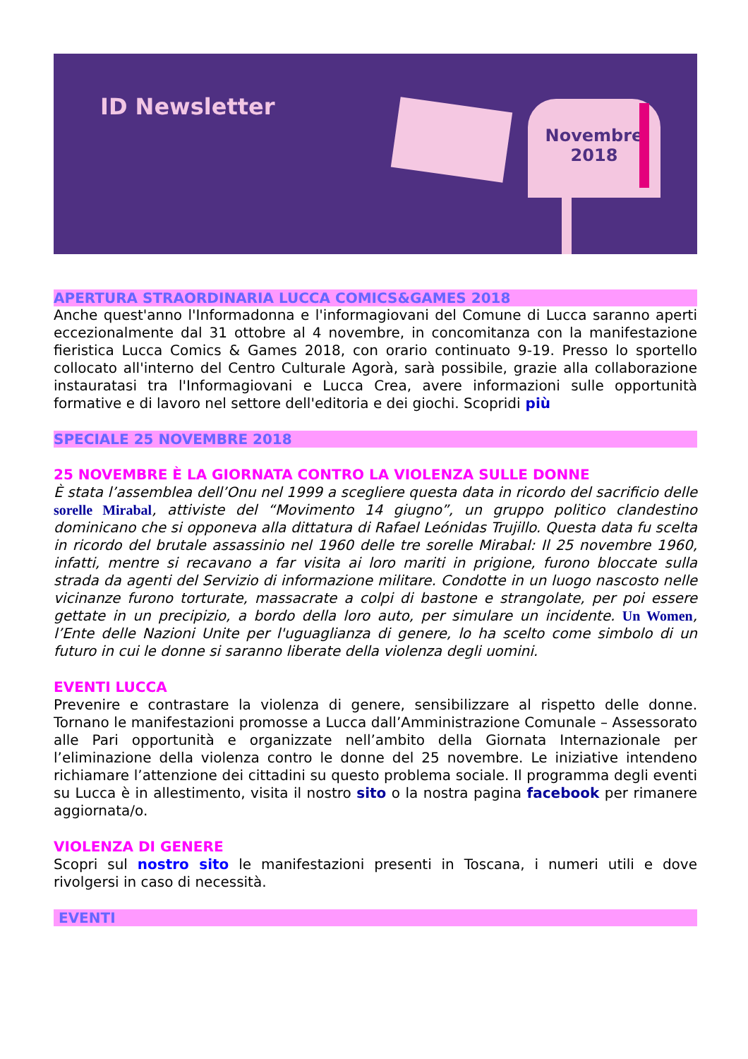ID Newsletter
Novembre
2018
APERTURA STRAORDINARIA LUCCA COMICS&GAMES 2018
Anche quest'anno l'Informadonna e l'informagiovani del Comune di Lucca saranno aperti eccezionalmente dal 31 ottobre al 4 novembre, in concomitanza con la manifestazione fieristica Lucca Comics & Games 2018, con orario continuato 9-19. Presso lo sportello collocato all'interno del Centro Culturale Agorà, sarà possibile, grazie alla collaborazione instauratasi tra l'Informagiovani e Lucca Crea, avere informazioni sulle opportunità formative e di lavoro nel settore dell'editoria e dei giochi. Scopridi più
SPECIALE 25 NOVEMBRE 2018
25 NOVEMBRE È LA GIORNATA CONTRO LA VIOLENZA SULLE DONNE
È stata l’assemblea dell’Onu nel 1999 a scegliere questa data in ricordo del sacrificio delle sorelle Mirabal, attiviste del “Movimento 14 giugno”, un gruppo politico clandestino dominicano che si opponeva alla dittatura di Rafael Leónidas Trujillo. Questa data fu scelta in ricordo del brutale assassinio nel 1960 delle tre sorelle Mirabal: Il 25 novembre 1960, infatti, mentre si recavano a far visita ai loro mariti in prigione, furono bloccate sulla strada da agenti del Servizio di informazione militare. Condotte in un luogo nascosto nelle vicinanze furono torturate, massacrate a colpi di bastone e strangolate, per poi essere gettate in un precipizio, a bordo della loro auto, per simulare un incidente. Un Women, l’Ente delle Nazioni Unite per l'uguaglianza di genere, lo ha scelto come simbolo di un futuro in cui le donne si saranno liberate della violenza degli uomini.
EVENTI LUCCA
Prevenire e contrastare la violenza di genere, sensibilizzare al rispetto delle donne. Tornano le manifestazioni promosse a Lucca dall’Amministrazione Comunale – Assessorato alle Pari opportunità e organizzate nell’ambito della Giornata Internazionale per l’eliminazione della violenza contro le donne del 25 novembre. Le iniziative intendeno richiamare l’attenzione dei cittadini su questo problema sociale. Il programma degli eventi su Lucca è in allestimento, visita il nostro sito o la nostra pagina facebook per rimanere aggiornata/o.
VIOLENZA DI GENERE
Scopri sul nostro sito le manifestazioni presenti in Toscana, i numeri utili e dove rivolgersi in caso di necessità.
EVENTI